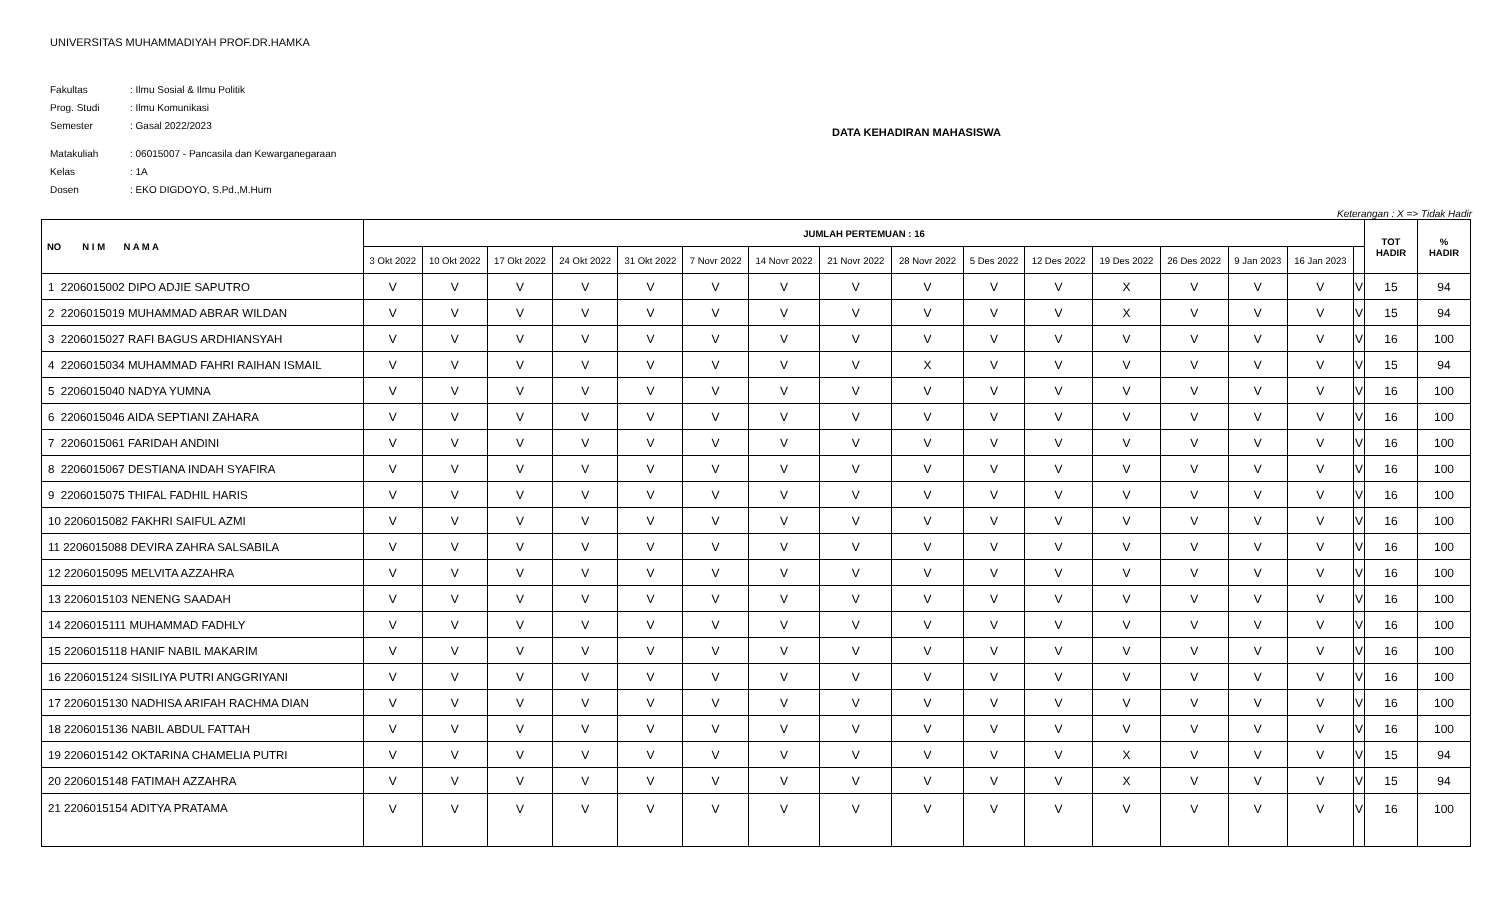UNIVERSITAS MUHAMMADIYAH PROF.DR.HAMKA
Fakultas: Ilmu Sosial & Ilmu Politik
Prog. Studi: Ilmu Komunikasi
Semester: Gasal 2022/2023
DATA KEHADIRAN MAHASISWA
Matakuliah: 06015007 - Pancasila dan Kewarganegaraan
Kelas: 1A
Dosen: EKO DIGDOYO, S.Pd.,M.Hum
Keterangan : X => Tidak Hadir
| NO N I M N A M A | JUMLAH PERTEMUAN : 16 | | | | | | | | | | | | | | | | TOT HADIR | % HADIR |
| --- | --- | --- | --- | --- | --- | --- | --- | --- | --- | --- | --- | --- | --- | --- | --- | --- | --- | --- |
| | 3 Okt 2022 | 10 Okt 2022 | 17 Okt 2022 | 24 Okt 2022 | 31 Okt 2022 | 7 Novr 2022 | 14 Novr 2022 | 21 Novr 2022 | 28 Novr 2022 | 5 Des 2022 | 12 Des 2022 | 19 Des 2022 | 26 Des 2022 | 9 Jan 2023 | 16 Jan 2023 | | | |
| 1 2206015002 DIPO ADJIE SAPUTRO | V | V | V | V | V | V | V | V | V | V | V | X | V | V | V | V | 15 | 94 |
| 2 2206015019 MUHAMMAD ABRAR WILDAN | V | V | V | V | V | V | V | V | V | V | V | X | V | V | V | V | 15 | 94 |
| 3 2206015027 RAFI BAGUS ARDHIANSYAH | V | V | V | V | V | V | V | V | V | V | V | V | V | V | V | V | 16 | 100 |
| 4 2206015034 MUHAMMAD FAHRI RAIHAN ISMAIL | V | V | V | V | V | V | V | V | X | V | V | V | V | V | V | V | 15 | 94 |
| 5 2206015040 NADYA YUMNA | V | V | V | V | V | V | V | V | V | V | V | V | V | V | V | V | 16 | 100 |
| 6 2206015046 AIDA SEPTIANI ZAHARA | V | V | V | V | V | V | V | V | V | V | V | V | V | V | V | V | 16 | 100 |
| 7 2206015061 FARIDAH ANDINI | V | V | V | V | V | V | V | V | V | V | V | V | V | V | V | V | 16 | 100 |
| 8 2206015067 DESTIANA INDAH SYAFIRA | V | V | V | V | V | V | V | V | V | V | V | V | V | V | V | V | 16 | 100 |
| 9 2206015075 THIFAL FADHIL HARIS | V | V | V | V | V | V | V | V | V | V | V | V | V | V | V | V | 16 | 100 |
| 10 2206015082 FAKHRI SAIFUL AZMI | V | V | V | V | V | V | V | V | V | V | V | V | V | V | V | V | 16 | 100 |
| 11 2206015088 DEVIRA ZAHRA SALSABILA | V | V | V | V | V | V | V | V | V | V | V | V | V | V | V | V | 16 | 100 |
| 12 2206015095 MELVITA AZZAHRA | V | V | V | V | V | V | V | V | V | V | V | V | V | V | V | V | 16 | 100 |
| 13 2206015103 NENENG SAADAH | V | V | V | V | V | V | V | V | V | V | V | V | V | V | V | V | 16 | 100 |
| 14 2206015111 MUHAMMAD FADHLY | V | V | V | V | V | V | V | V | V | V | V | V | V | V | V | V | 16 | 100 |
| 15 2206015118 HANIF NABIL MAKARIM | V | V | V | V | V | V | V | V | V | V | V | V | V | V | V | V | 16 | 100 |
| 16 2206015124 SISILIYA PUTRI ANGGRIYANI | V | V | V | V | V | V | V | V | V | V | V | V | V | V | V | V | 16 | 100 |
| 17 2206015130 NADHISA ARIFAH RACHMA DIAN | V | V | V | V | V | V | V | V | V | V | V | V | V | V | V | V | 16 | 100 |
| 18 2206015136 NABIL ABDUL FATTAH | V | V | V | V | V | V | V | V | V | V | V | V | V | V | V | V | 16 | 100 |
| 19 2206015142 OKTARINA CHAMELIA PUTRI | V | V | V | V | V | V | V | V | V | V | V | X | V | V | V | V | 15 | 94 |
| 20 2206015148 FATIMAH AZZAHRA | V | V | V | V | V | V | V | V | V | V | V | X | V | V | V | V | 15 | 94 |
| 21 2206015154 ADITYA PRATAMA | V | V | V | V | V | V | V | V | V | V | V | V | V | V | V | V | 16 | 100 |